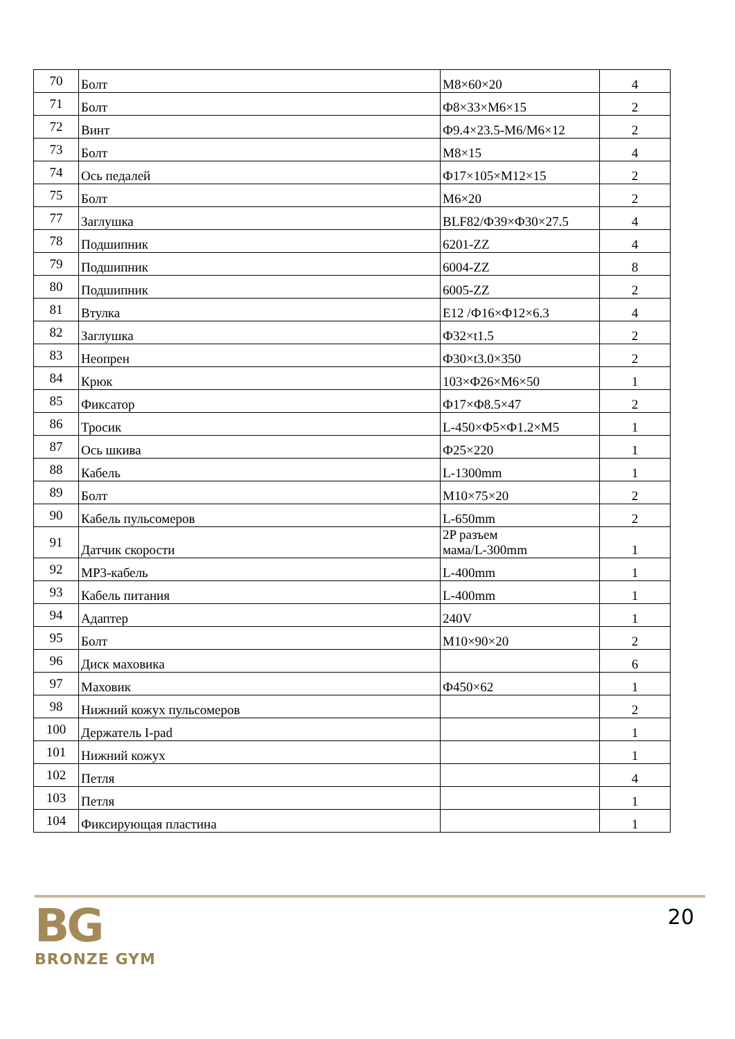| 70 | Болт | M8×60×20 | 4 |
| 71 | Болт | Ф8×33×M6×15 | 2 |
| 72 | Винт | Ф9.4×23.5-M6/M6×12 | 2 |
| 73 | Болт | M8×15 | 4 |
| 74 | Ось педалей | Ф17×105×M12×15 | 2 |
| 75 | Болт | M6×20 | 2 |
| 77 | Заглушка | BLF82/Ф39×Ф30×27.5 | 4 |
| 78 | Подшипник | 6201-ZZ | 4 |
| 79 | Подшипник | 6004-ZZ | 8 |
| 80 | Подшипник | 6005-ZZ | 2 |
| 81 | Втулка | E12 /Ф16×Ф12×6.3 | 4 |
| 82 | Заглушка | Ф32×t1.5 | 2 |
| 83 | Неопрен | Ф30×t3.0×350 | 2 |
| 84 | Крюк | 103×Ф26×M6×50 | 1 |
| 85 | Фиксатор | Ф17×Ф8.5×47 | 2 |
| 86 | Тросик | L-450×Ф5×Ф1.2×M5 | 1 |
| 87 | Ось шкива | Ф25×220 | 1 |
| 88 | Кабель | L-1300mm | 1 |
| 89 | Болт | M10×75×20 | 2 |
| 90 | Кабель пульсомеров | L-650mm | 2 |
| 91 | Датчик скорости | 2P разъем мама/L-300mm | 1 |
| 92 | MP3-кабель | L-400mm | 1 |
| 93 | Кабель питания | L-400mm | 1 |
| 94 | Адаптер | 240V | 1 |
| 95 | Болт | M10×90×20 | 2 |
| 96 | Диск маховика | | 6 |
| 97 | Маховик | Ф450×62 | 1 |
| 98 | Нижний кожух пульсомеров | | 2 |
| 100 | Держатель I-pad | | 1 |
| 101 | Нижний кожух | | 1 |
| 102 | Петля | | 4 |
| 103 | Петля | | 1 |
| 104 | Фиксирующая пластина | | 1 |
BG
BRONZE GYM
20